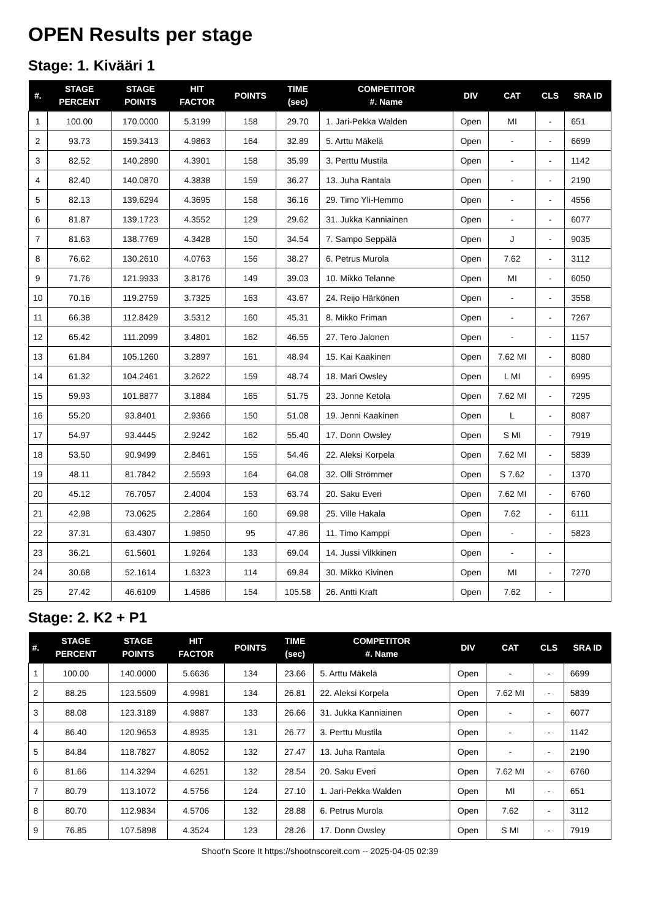OPEN Results per stage
Stage: 1. Kivääri 1
| #. | STAGE PERCENT | STAGE POINTS | HIT FACTOR | POINTS | TIME (sec) | COMPETITOR #. Name | DIV | CAT | CLS | SRA ID |
| --- | --- | --- | --- | --- | --- | --- | --- | --- | --- | --- |
| 1 | 100.00 | 170.0000 | 5.3199 | 158 | 29.70 | 1. Jari-Pekka Walden | Open | MI | - | 651 |
| 2 | 93.73 | 159.3413 | 4.9863 | 164 | 32.89 | 5. Arttu Mäkelä | Open | - | - | 6699 |
| 3 | 82.52 | 140.2890 | 4.3901 | 158 | 35.99 | 3. Perttu Mustila | Open | - | - | 1142 |
| 4 | 82.40 | 140.0870 | 4.3838 | 159 | 36.27 | 13. Juha Rantala | Open | - | - | 2190 |
| 5 | 82.13 | 139.6294 | 4.3695 | 158 | 36.16 | 29. Timo Yli-Hemmo | Open | - | - | 4556 |
| 6 | 81.87 | 139.1723 | 4.3552 | 129 | 29.62 | 31. Jukka Kanniainen | Open | - | - | 6077 |
| 7 | 81.63 | 138.7769 | 4.3428 | 150 | 34.54 | 7. Sampo Seppälä | Open | J | - | 9035 |
| 8 | 76.62 | 130.2610 | 4.0763 | 156 | 38.27 | 6. Petrus Murola | Open | 7.62 | - | 3112 |
| 9 | 71.76 | 121.9933 | 3.8176 | 149 | 39.03 | 10. Mikko Telanne | Open | MI | - | 6050 |
| 10 | 70.16 | 119.2759 | 3.7325 | 163 | 43.67 | 24. Reijo Härkönen | Open | - | - | 3558 |
| 11 | 66.38 | 112.8429 | 3.5312 | 160 | 45.31 | 8. Mikko Friman | Open | - | - | 7267 |
| 12 | 65.42 | 111.2099 | 3.4801 | 162 | 46.55 | 27. Tero Jalonen | Open | - | - | 1157 |
| 13 | 61.84 | 105.1260 | 3.2897 | 161 | 48.94 | 15. Kai Kaakinen | Open | 7.62 MI | - | 8080 |
| 14 | 61.32 | 104.2461 | 3.2622 | 159 | 48.74 | 18. Mari Owsley | Open | L MI | - | 6995 |
| 15 | 59.93 | 101.8877 | 3.1884 | 165 | 51.75 | 23. Jonne Ketola | Open | 7.62 MI | - | 7295 |
| 16 | 55.20 | 93.8401 | 2.9366 | 150 | 51.08 | 19. Jenni Kaakinen | Open | L | - | 8087 |
| 17 | 54.97 | 93.4445 | 2.9242 | 162 | 55.40 | 17. Donn Owsley | Open | S MI | - | 7919 |
| 18 | 53.50 | 90.9499 | 2.8461 | 155 | 54.46 | 22. Aleksi Korpela | Open | 7.62 MI | - | 5839 |
| 19 | 48.11 | 81.7842 | 2.5593 | 164 | 64.08 | 32. Olli Strömmer | Open | S 7.62 | - | 1370 |
| 20 | 45.12 | 76.7057 | 2.4004 | 153 | 63.74 | 20. Saku Everi | Open | 7.62 MI | - | 6760 |
| 21 | 42.98 | 73.0625 | 2.2864 | 160 | 69.98 | 25. Ville Hakala | Open | 7.62 | - | 6111 |
| 22 | 37.31 | 63.4307 | 1.9850 | 95 | 47.86 | 11. Timo Kamppi | Open | - | - | 5823 |
| 23 | 36.21 | 61.5601 | 1.9264 | 133 | 69.04 | 14. Jussi Vilkkinen | Open | - | - | |
| 24 | 30.68 | 52.1614 | 1.6323 | 114 | 69.84 | 30. Mikko Kivinen | Open | MI | - | 7270 |
| 25 | 27.42 | 46.6109 | 1.4586 | 154 | 105.58 | 26. Antti Kraft | Open | 7.62 | - | |
Stage: 2. K2 + P1
| #. | STAGE PERCENT | STAGE POINTS | HIT FACTOR | POINTS | TIME (sec) | COMPETITOR #. Name | DIV | CAT | CLS | SRA ID |
| --- | --- | --- | --- | --- | --- | --- | --- | --- | --- | --- |
| 1 | 100.00 | 140.0000 | 5.6636 | 134 | 23.66 | 5. Arttu Mäkelä | Open | - | - | 6699 |
| 2 | 88.25 | 123.5509 | 4.9981 | 134 | 26.81 | 22. Aleksi Korpela | Open | 7.62 MI | - | 5839 |
| 3 | 88.08 | 123.3189 | 4.9887 | 133 | 26.66 | 31. Jukka Kanniainen | Open | - | - | 6077 |
| 4 | 86.40 | 120.9653 | 4.8935 | 131 | 26.77 | 3. Perttu Mustila | Open | - | - | 1142 |
| 5 | 84.84 | 118.7827 | 4.8052 | 132 | 27.47 | 13. Juha Rantala | Open | - | - | 2190 |
| 6 | 81.66 | 114.3294 | 4.6251 | 132 | 28.54 | 20. Saku Everi | Open | 7.62 MI | - | 6760 |
| 7 | 80.79 | 113.1072 | 4.5756 | 124 | 27.10 | 1. Jari-Pekka Walden | Open | MI | - | 651 |
| 8 | 80.70 | 112.9834 | 4.5706 | 132 | 28.88 | 6. Petrus Murola | Open | 7.62 | - | 3112 |
| 9 | 76.85 | 107.5898 | 4.3524 | 123 | 28.26 | 17. Donn Owsley | Open | S MI | - | 7919 |
Shoot'n Score It https://shootnscoreit.com -- 2025-04-05 02:39